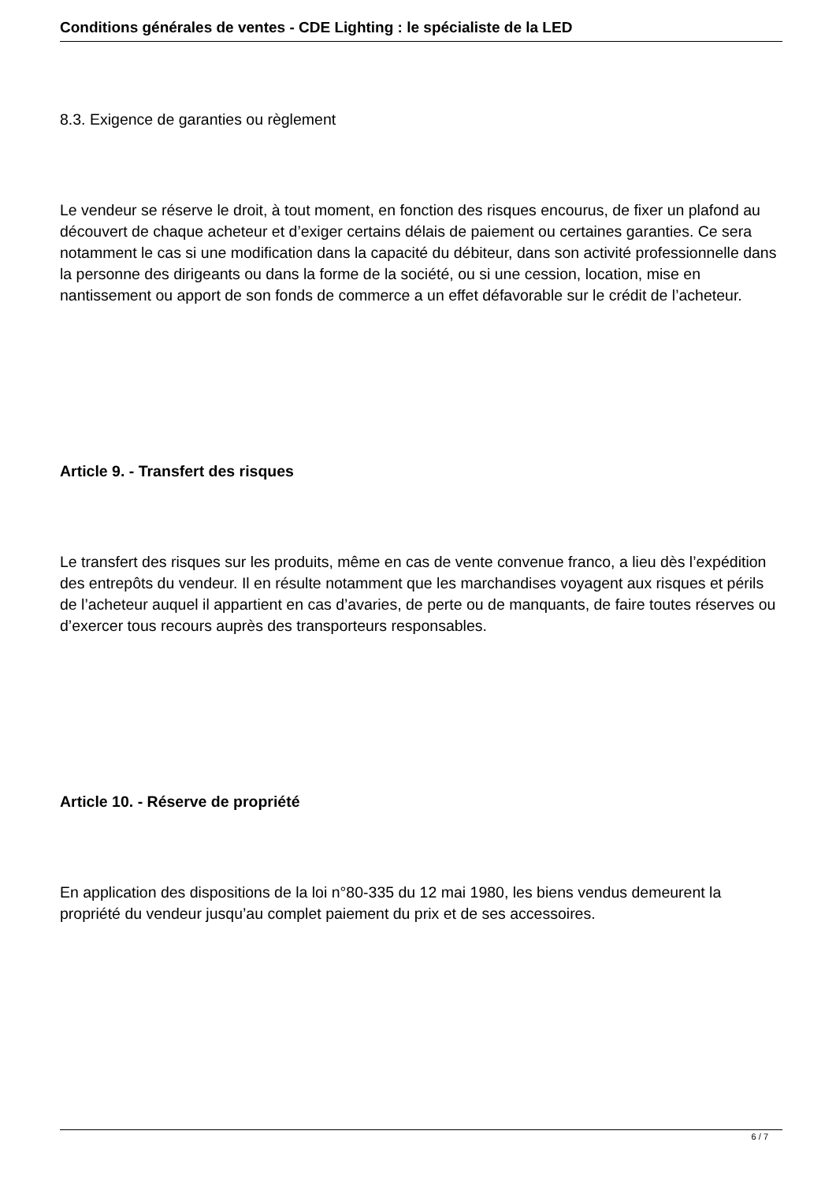Conditions générales de ventes - CDE Lighting : le spécialiste de la LED
8.3. Exigence de garanties ou règlement
Le vendeur se réserve le droit, à tout moment, en fonction des risques encourus, de fixer un plafond au découvert de chaque acheteur et d’exiger certains délais de paiement ou certaines garanties. Ce sera notamment le cas si une modification dans la capacité du débiteur, dans son activité professionnelle dans la personne des dirigeants ou dans la forme de la société, ou si une cession, location, mise en nantissement ou apport de son fonds de commerce a un effet défavorable sur le crédit de l’acheteur.
Article 9. - Transfert des risques
Le transfert des risques sur les produits, même en cas de vente convenue franco, a lieu dès l’expédition des entrepôts du vendeur. Il en résulte notamment que les marchandises voyagent aux risques et périls de l’acheteur auquel il appartient en cas d’avaries, de perte ou de manquants, de faire toutes réserves ou d’exercer tous recours auprès des transporteurs responsables.
Article 10. - Réserve de propriété
En application des dispositions de la loi n°80-335 du 12 mai 1980, les biens vendus demeurent la propriété du vendeur jusqu’au complet paiement du prix et de ses accessoires.
6 / 7